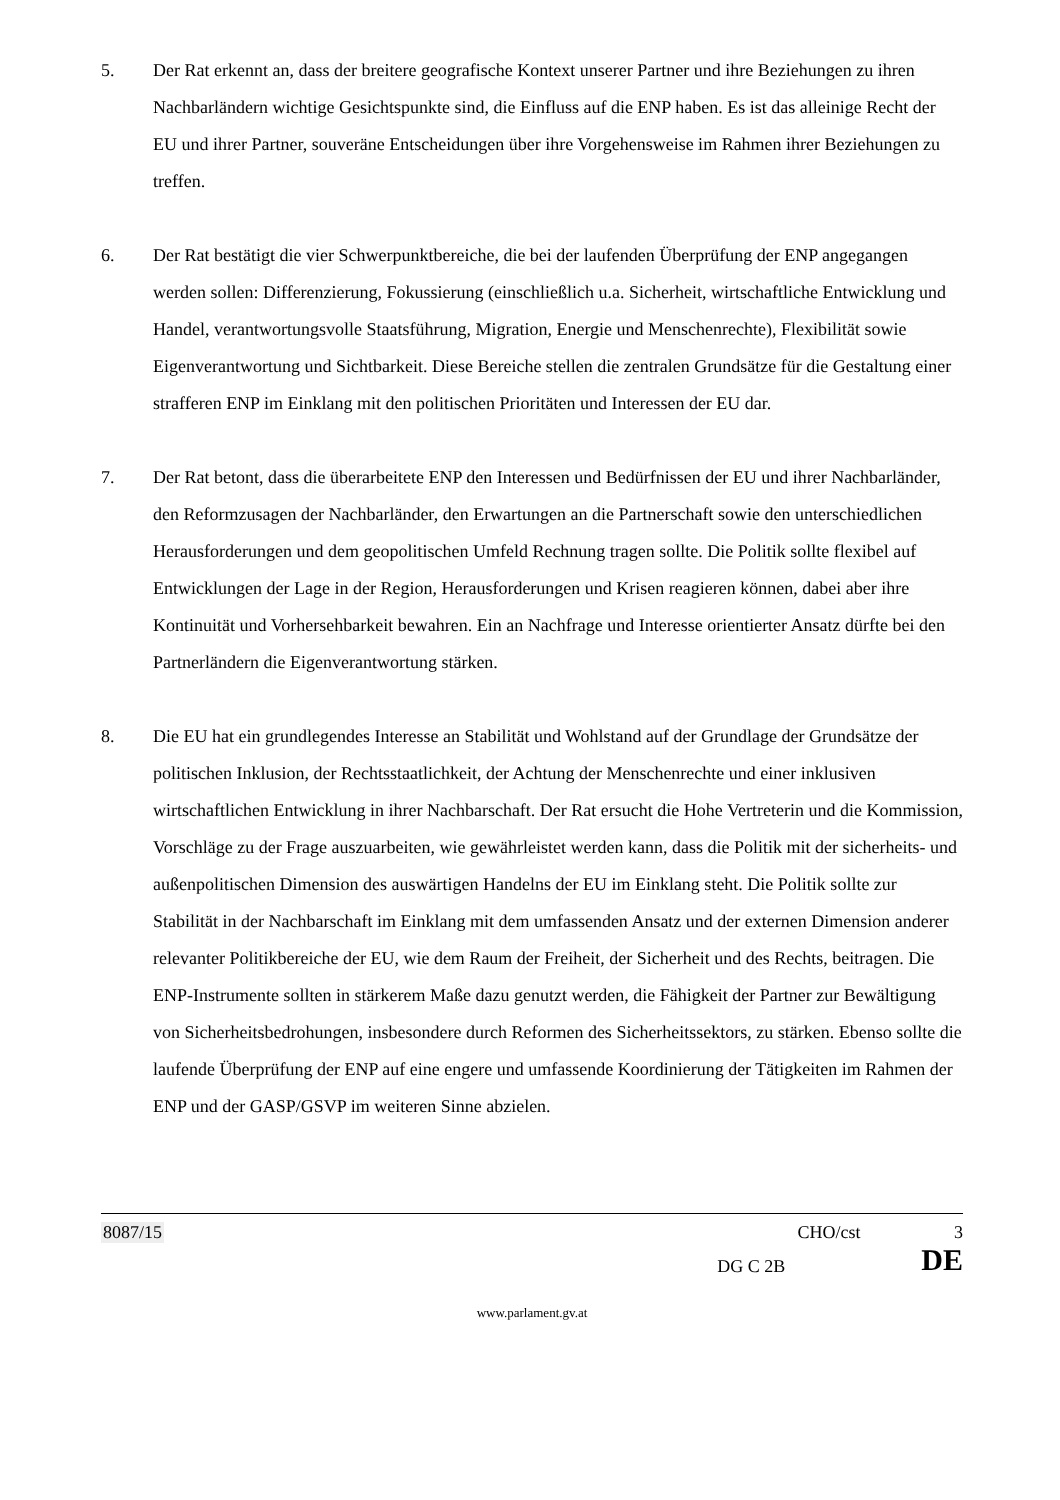5. Der Rat erkennt an, dass der breitere geografische Kontext unserer Partner und ihre Beziehungen zu ihren Nachbarländern wichtige Gesichtspunkte sind, die Einfluss auf die ENP haben. Es ist das alleinige Recht der EU und ihrer Partner, souveräne Entscheidungen über ihre Vorgehensweise im Rahmen ihrer Beziehungen zu treffen.
6. Der Rat bestätigt die vier Schwerpunktbereiche, die bei der laufenden Überprüfung der ENP angegangen werden sollen: Differenzierung, Fokussierung (einschließlich u.a. Sicherheit, wirtschaftliche Entwicklung und Handel, verantwortungsvolle Staatsführung, Migration, Energie und Menschenrechte), Flexibilität sowie Eigenverantwortung und Sichtbarkeit. Diese Bereiche stellen die zentralen Grundsätze für die Gestaltung einer strafferen ENP im Einklang mit den politischen Prioritäten und Interessen der EU dar.
7. Der Rat betont, dass die überarbeitete ENP den Interessen und Bedürfnissen der EU und ihrer Nachbarländer, den Reformzusagen der Nachbarländer, den Erwartungen an die Partnerschaft sowie den unterschiedlichen Herausforderungen und dem geopolitischen Umfeld Rechnung tragen sollte. Die Politik sollte flexibel auf Entwicklungen der Lage in der Region, Herausforderungen und Krisen reagieren können, dabei aber ihre Kontinuität und Vorhersehbarkeit bewahren. Ein an Nachfrage und Interesse orientierter Ansatz dürfte bei den Partnerländern die Eigenverantwortung stärken.
8. Die EU hat ein grundlegendes Interesse an Stabilität und Wohlstand auf der Grundlage der Grundsätze der politischen Inklusion, der Rechtsstaatlichkeit, der Achtung der Menschenrechte und einer inklusiven wirtschaftlichen Entwicklung in ihrer Nachbarschaft. Der Rat ersucht die Hohe Vertreterin und die Kommission, Vorschläge zu der Frage auszuarbeiten, wie gewährleistet werden kann, dass die Politik mit der sicherheits- und außenpolitischen Dimension des auswärtigen Handelns der EU im Einklang steht. Die Politik sollte zur Stabilität in der Nachbarschaft im Einklang mit dem umfassenden Ansatz und der externen Dimension anderer relevanter Politikbereiche der EU, wie dem Raum der Freiheit, der Sicherheit und des Rechts, beitragen. Die ENP-Instrumente sollten in stärkerem Maße dazu genutzt werden, die Fähigkeit der Partner zur Bewältigung von Sicherheitsbedrohungen, insbesondere durch Reformen des Sicherheitssektors, zu stärken. Ebenso sollte die laufende Überprüfung der ENP auf eine engere und umfassende Koordinierung der Tätigkeiten im Rahmen der ENP und der GASP/GSVP im weiteren Sinne abzielen.
8087/15 CHO/cst 3
DG C 2B DE
www.parlament.gv.at